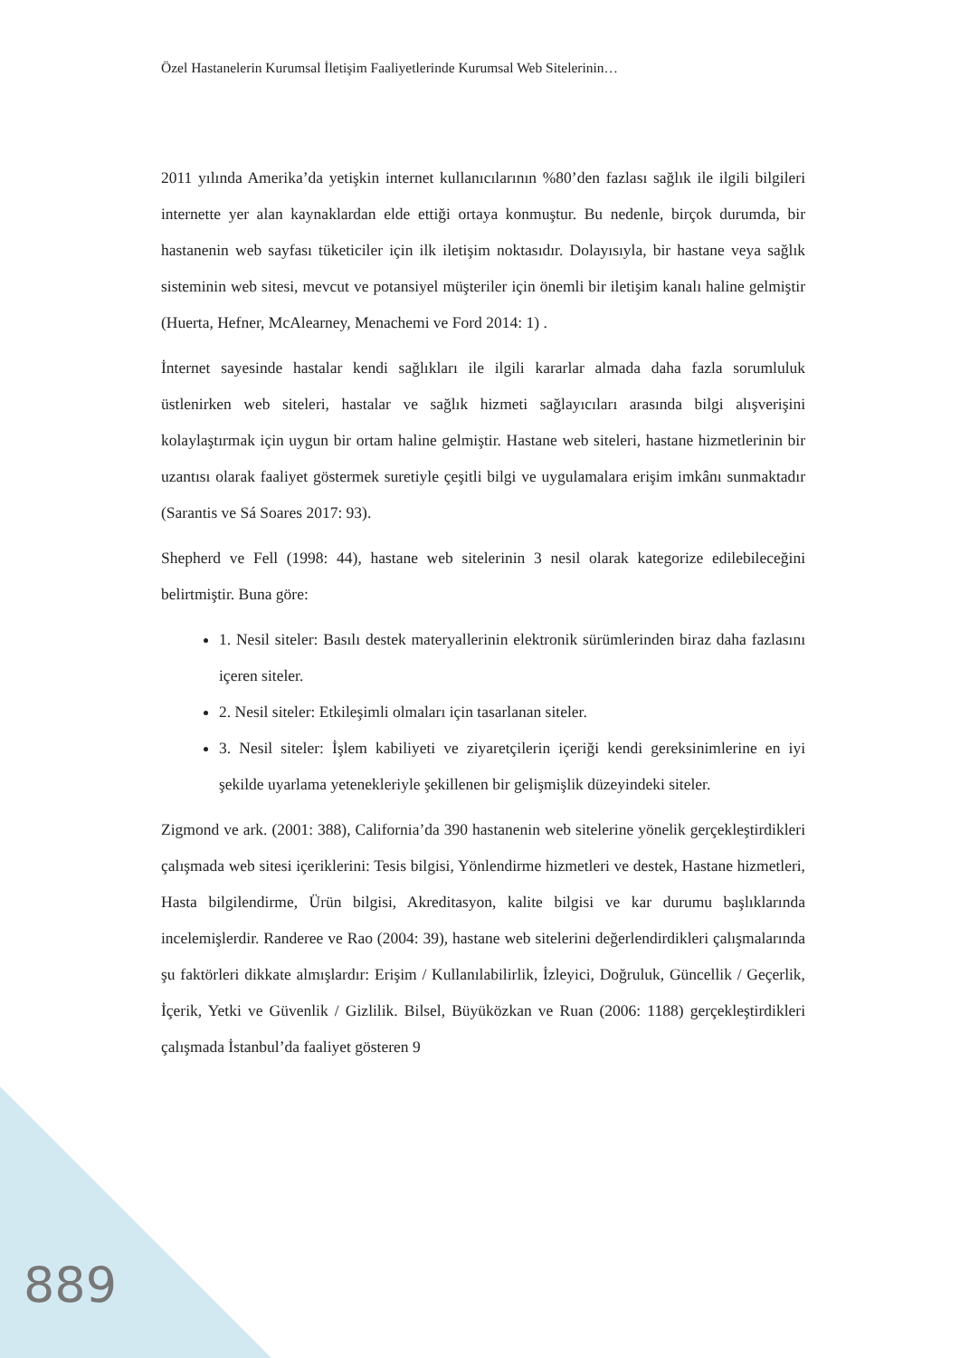Özel Hastanelerin Kurumsal İletişim Faaliyetlerinde Kurumsal Web Sitelerinin…
2011 yılında Amerika’da yetişkin internet kullanıcılarının %80’den fazlası sağlık ile ilgili bilgileri internette yer alan kaynaklardan elde ettiği ortaya konmuştur. Bu nedenle, birçok durumda, bir hastanenin web sayfası tüketiciler için ilk iletişim noktasıdır. Dolayısıyla, bir hastane veya sağlık sisteminin web sitesi, mevcut ve potansiyel müşteriler için önemli bir iletişim kanalı haline gelmiştir (Huerta, Hefner, McAlearney, Menachemi ve Ford 2014: 1) .
İnternet sayesinde hastalar kendi sağlıkları ile ilgili kararlar almada daha fazla sorumluluk üstlenirken web siteleri, hastalar ve sağlık hizmeti sağlayıcıları arasında bilgi alışverişini kolaylaştırmak için uygun bir ortam haline gelmiştir. Hastane web siteleri, hastane hizmetlerinin bir uzantısı olarak faaliyet göstermek suretiyle çeşitli bilgi ve uygulamalara erişim imkânı sunmaktadır (Sarantis ve Sá Soares 2017: 93).
Shepherd ve Fell (1998: 44), hastane web sitelerinin 3 nesil olarak kategorize edilebileceğini belirtmiştir. Buna göre:
1. Nesil siteler: Basılı destek materyallerinin elektronik sürümlerinden biraz daha fazlasını içeren siteler.
2. Nesil siteler: Etkileşimli olmaları için tasarlanan siteler.
3. Nesil siteler: İşlem kabiliyeti ve ziyaretçilerin içeriği kendi gereksinimlerine en iyi şekilde uyarlama yetenekleriyle şekillenen bir gelişmişlik düzeyindeki siteler.
Zigmond ve ark. (2001: 388), California’da 390 hastanenin web sitelerine yönelik gerçekleştirdikleri çalışmada web sitesi içeriklerini: Tesis bilgisi, Yönlendirme hizmetleri ve destek, Hastane hizmetleri, Hasta bilgilendirme, Ürün bilgisi, Akreditasyon, kalite bilgisi ve kar durumu başlıklarında incelemişlerdir. Randeree ve Rao (2004: 39), hastane web sitelerini değerlendirdikleri çalışmalarında şu faktörleri dikkate almışlardır: Erişim / Kullanılabilirlik, İzleyici, Doğruluk, Güncellik / Geçerlik, İçerik, Yetki ve Güvenlik / Gizlilik. Bilsel, Büyüközkan ve Ruan (2006: 1188) gerçekleştirdikleri çalışmada İstanbul’da faaliyet gösteren 9
889